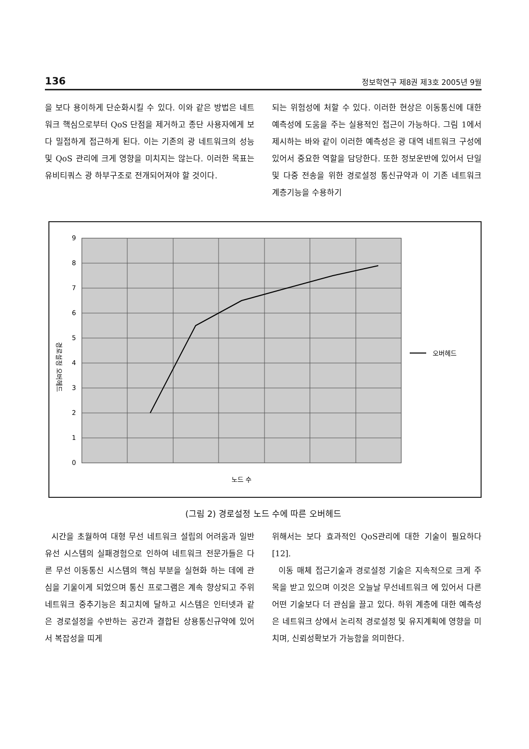136 정보학연구 제8권 제3호 2005년 9월
을 보다 용이하게 단순화시킬 수 있다. 이와 같은 방법은 네트워크 핵심으로부터 QoS 단점을 제거하고 종단 사용자에게 보다 밀접하게 접근하게 된다. 이는 기존의 광 네트워크의 성능 및 QoS 관리에 크게 영향을 미치지는 않는다. 이러한 목표는 유비티쿼스 광 하부구조로 전개되어져야 할 것이다.
되는 위험성에 처할 수 있다. 이러한 현상은 이동통신에 대한 예측성에 도움을 주는 실용적인 접근이 가능하다. 그림 1에서 제시하는 바와 같이 이러한 예측성은 광 대역 네트워크 구성에 있어서 중요한 역할을 담당한다. 또한 정보운반에 있어서 단일 및 다중 전송을 위한 경로설정 통신규약과 이 기존 네트워크 계층기능을 수용하기
9
8
7
6
5
4
3
2
1
0
경로설정 오버헤드
노드 수
오버헤드
(그림 2) 경로설정 노드 수에 따른 오버헤드
시간을 초월하여 대형 무선 네트워크 설립의 어려움과 일반 유선 시스템의 실패경험으로 인하여 네트워크 전문가들은 다른 무선 이동통신 시스템의 핵심 부분을 실현화 하는 데에 관심을 기울이게 되었으며 통신 프로그램은 계속 향상되고 주위 네트워크 중추기능은 최고치에 달하고 시스템은 인터넷과 같은 경로설정을 수반하는 공간과 결합된 상용통신규약에 있어서 복잡성을 띠게
위해서는 보다 효과적인 QoS관리에 대한 기술이 필요하다[12].
이동 매체 접근기술과 경로설정 기술은 지속적으로 크게 주목을 받고 있으며 이것은 오늘날 무선네트워크 에 있어서 다른 어떤 기술보다 더 관심을 끌고 있다. 하위 계층에 대한 예측성은 네트워크 상에서 논리적 경로설정 및 유지계획에 영향을 미치며, 신뢰성확보가 가능함을 의미한다.